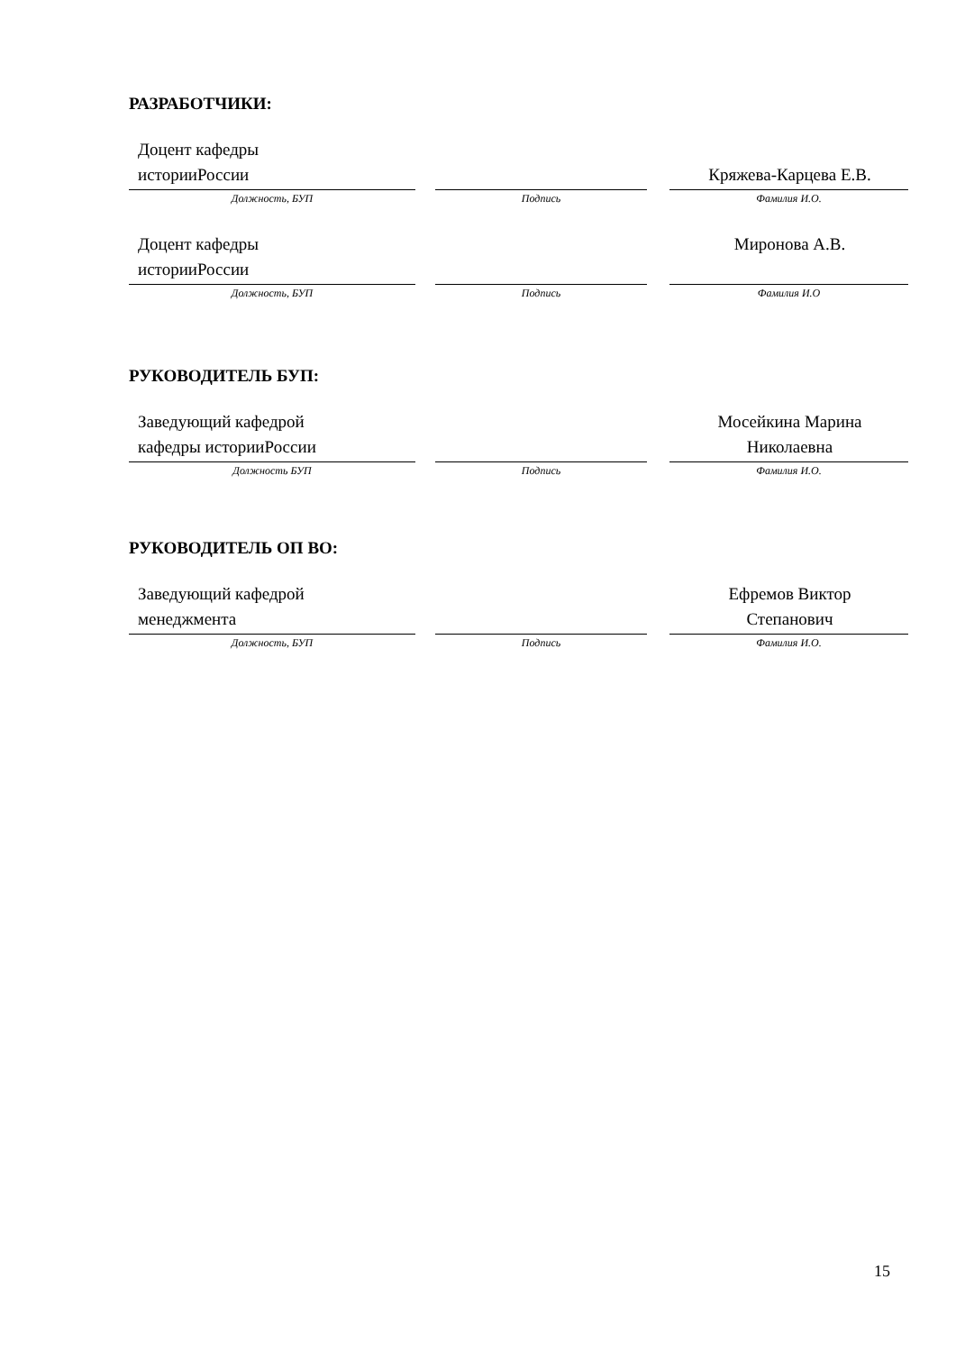РАЗРАБОТЧИКИ:
| Доцент кафедры историиРоссии | | | | Кряжева-Карцева Е.В. |
| Должность, БУП | | Подпись | | Фамилия И.О. |
| Доцент кафедры историиРоссии | | | | Миронова А.В. |
| Должность, БУП | | Подпись | | Фамилия И.О |
РУКОВОДИТЕЛЬ БУП:
| Заведующий кафедрой кафедры историиРоссии | | | | Мосейкина Марина Николаевна |
| Должность БУП | | Подпись | | Фамилия И.О. |
РУКОВОДИТЕЛЬ ОП ВО:
| Заведующий кафедрой менеджмента | | | | Ефремов Виктор Степанович |
| Должность, БУП | | Подпись | | Фамилия И.О. |
15